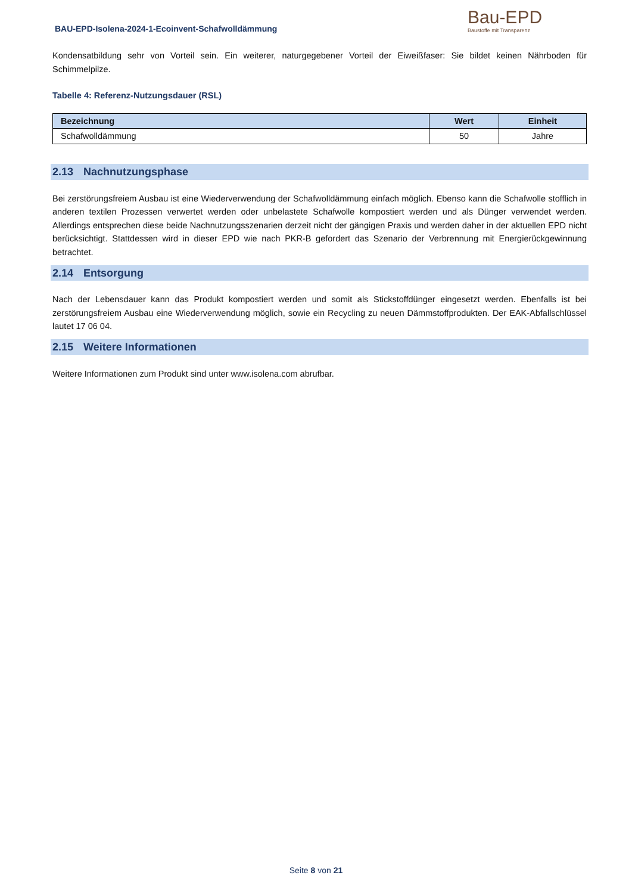BAU-EPD-Isolena-2024-1-Ecoinvent-Schafwolldämmung
Bau-EPD
Baustoffe mit Transparenz
Kondensatbildung sehr von Vorteil sein. Ein weiterer, naturgegebener Vorteil der Eiweißfaser: Sie bildet keinen Nährboden für Schimmelpilze.
Tabelle 4: Referenz-Nutzungsdauer (RSL)
| Bezeichnung | Wert | Einheit |
| --- | --- | --- |
| Schafwolldämmung | 50 | Jahre |
2.13 Nachnutzungsphase
Bei zerstörungsfreiem Ausbau ist eine Wiederverwendung der Schafwolldämmung einfach möglich. Ebenso kann die Schafwolle stofflich in anderen textilen Prozessen verwertet werden oder unbelastete Schafwolle kompostiert werden und als Dünger verwendet werden. Allerdings entsprechen diese beide Nachnutzungsszenarien derzeit nicht der gängigen Praxis und werden daher in der aktuellen EPD nicht berücksichtigt. Stattdessen wird in dieser EPD wie nach PKR-B gefordert das Szenario der Verbrennung mit Energierückgewinnung betrachtet.
2.14 Entsorgung
Nach der Lebensdauer kann das Produkt kompostiert werden und somit als Stickstoffdünger eingesetzt werden. Ebenfalls ist bei zerstörungsfreiem Ausbau eine Wiederverwendung möglich, sowie ein Recycling zu neuen Dämmstoffprodukten. Der EAK-Abfallschlüssel lautet 17 06 04.
2.15 Weitere Informationen
Weitere Informationen zum Produkt sind unter www.isolena.com abrufbar.
Seite 8 von 21